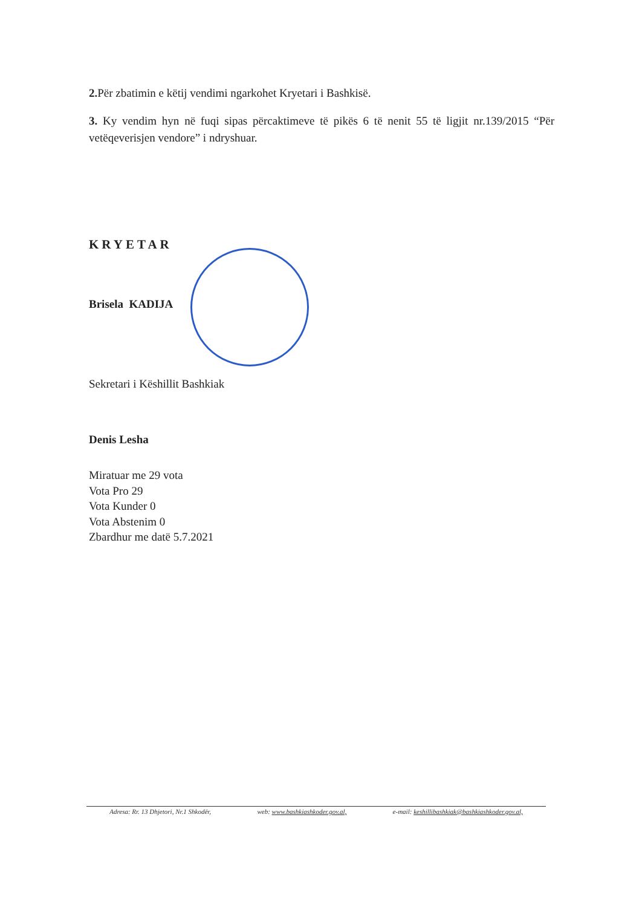2. Për zbatimin e këtij vendimi ngarkohet Kryetari i Bashkisë.
3. Ky vendim hyn në fuqi sipas përcaktimeve të pikës 6 të nenit 55 të ligjit nr.139/2015 “Për vetëqeverisjen vendore” i ndryshuar.
KRYETAR
Brisela KADIJA
Sekretari i Këshillit Bashkiak
Denis Lesha
Miratuar me 29 vota
Vota Pro 29
Vota Kunder 0
Vota Abstenim 0
Zbardhur me datë 5.7.2021
Adresa: Rr. 13 Dhjetori, Nr.1 Shkodër, web: www.bashkiashkoder.gov.al, e-mail: keshillibashkiak@bashkiashkoder.gov.al,